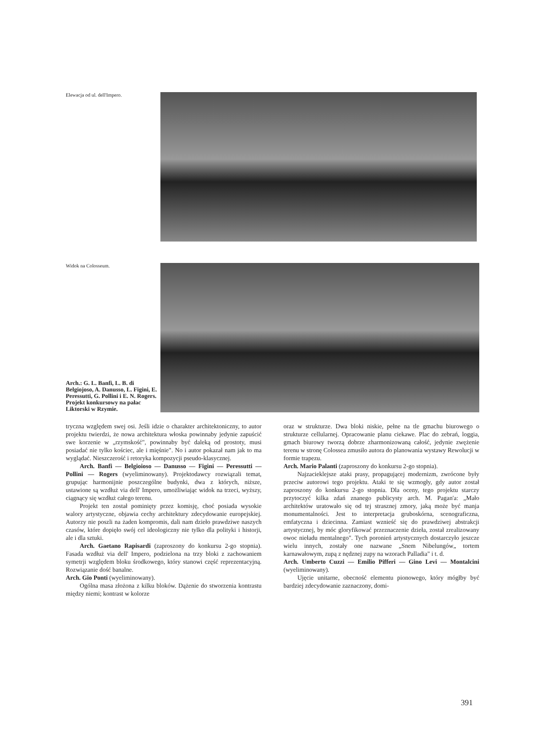Elewacja od ul. dell'Impero.
Widok na Colosseum.
Arch.: G. L. Banfi, L. B. di Belgiojoso, A. Danusso, L. Figini, E. Peressutti, G. Pollini i E. N. Rogers. Projekt konkursowy na pałac Liktorski w Rzymie.
tryczna względem swej osi. Jeśli idzie o charakter architektoniczny, to autor projektu twierdzi, że nowa architektura włoska powinnaby jedynie zapuścić swe korzenie w „rzymskość", powinnaby być daleką od prostoty, musi posiadać nie tylko kościec, ale i mięśnie". No i autor pokazał nam jak to ma wyglądać. Nieszczerość i retoryka kompozycji pseudo-klasycznej.
Arch. Banfi — Belgioioso — Danusso — Figini — Peressutti — Pollini — Rogers (wyeliminowany). Projektodawcy rozwiązali temat, grupując harmonijnie poszczególne budynki, dwa z których, niższe, ustawione są wzdłuż via dell' Impero, umożliwiając widok na trzeci, wyższy, ciągnący się wzdłuż całego terenu.
Projekt ten został pominięty przez komisję, choć posiada wysokie walory artystyczne, objawia cechy architektury zdecydowanie europejskiej. Autorzy nie poszli na żaden kompromis, dali nam dzieło prawdziwe naszych czasów, które dopięło swój cel ideologiczny nie tylko dla polityki i historji, ale i dla sztuki.
Arch. Gaetano Rapisardi (zaproszony do konkursu 2-go stopnia). Fasada wzdłuż via dell' Impero, podzielona na trzy bloki z zachowaniem symetrji względem bloku środkowego, który stanowi część reprezentacyjną. Rozwiązanie dość banalne.
Arch. Gio Ponti (wyeliminowany).
Ogólna masa złożona z kilku bloków. Dążenie do stworzenia kontrastu między niemi; kontrast w kolorze
oraz w strukturze. Dwa bloki niskie, pełne na tle gmachu biurowego o strukturze cellularnej. Opracowanie planu ciekawe. Plac do zebrań, loggia, gmach biurowy tworzą dobrze zharmonizowaną całość, jedynie zwężenie terenu w stronę Colossea zmusiło autora do planowania wystawy Rewolucji w formie trapezu.
Arch. Mario Palanti (zaproszony do konkursu 2-go stopnia).
Najzacieklejsze ataki prasy, propagującej modernizm, zwrócone były przeciw autorowi tego projektu. Ataki te się wzmogły, gdy autor został zaproszony do konkursu 2-go stopnia. Dla oceny, tego projektu starczy przytoczyć kilka zdań znanego publicysty arch. M. Pagan'a: „Mało architektów uratowało się od tej strasznej zmory, jaką może być manja monumentalności. Jest to interpretacja gruboskórna, scenograficzna, emfatyczna i dziecinna. Zamiast wznieść się do prawdziwej abstrakcji artystycznej, by móc gloryfikować przeznaczenie dzieła, został zrealizowany owoc nieładu mentalnego". Tych poronień artystycznych dostarczyło jeszcze wielu innych, zostały one nazwane „Snem Nibelungów„ tortem karnawałowym, zupą z nędznej zupy na wzorach Palladia" i t. d.
Arch. Umberto Cuzzi — Emilio Pifferi — Gino Levi — Montalcini (wyeliminowany).
Ujęcie unitarne, obecność elementu pionowego, który mógłby być bardziej zdecydowanie zaznaczony, domi-
391